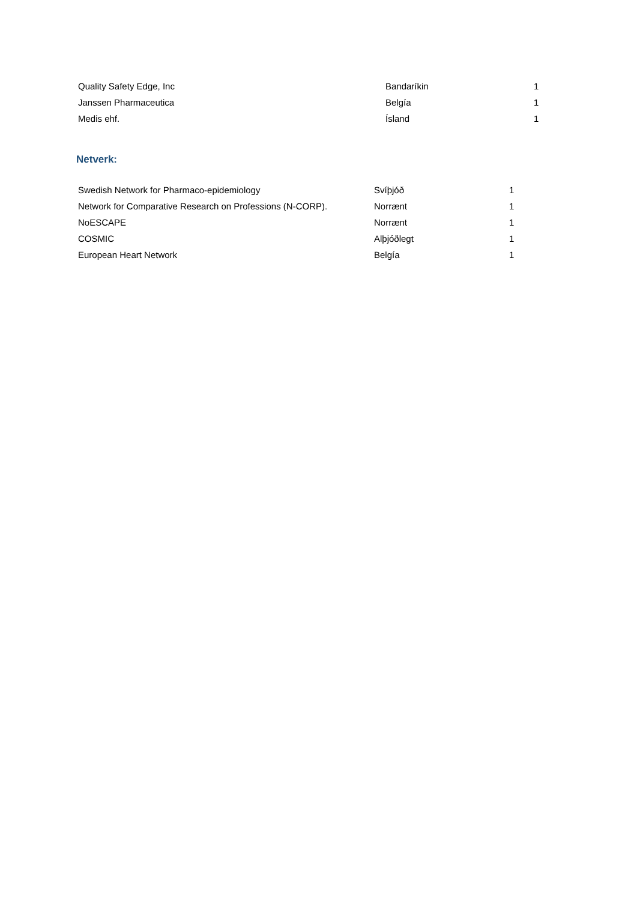| Quality Safety Edge, Inc | Bandaríkin | 1 |
| Janssen Pharmaceutica | Belgía | 1 |
| Medis ehf. | Ísland | 1 |
Netverk:
| Swedish Network for Pharmaco-epidemiology | Svíþjóð | 1 |
| Network for Comparative Research on Professions (N-CORP). | Norrænt | 1 |
| NoESCAPE | Norrænt | 1 |
| COSMIC | Alþjóðlegt | 1 |
| European Heart Network | Belgía | 1 |